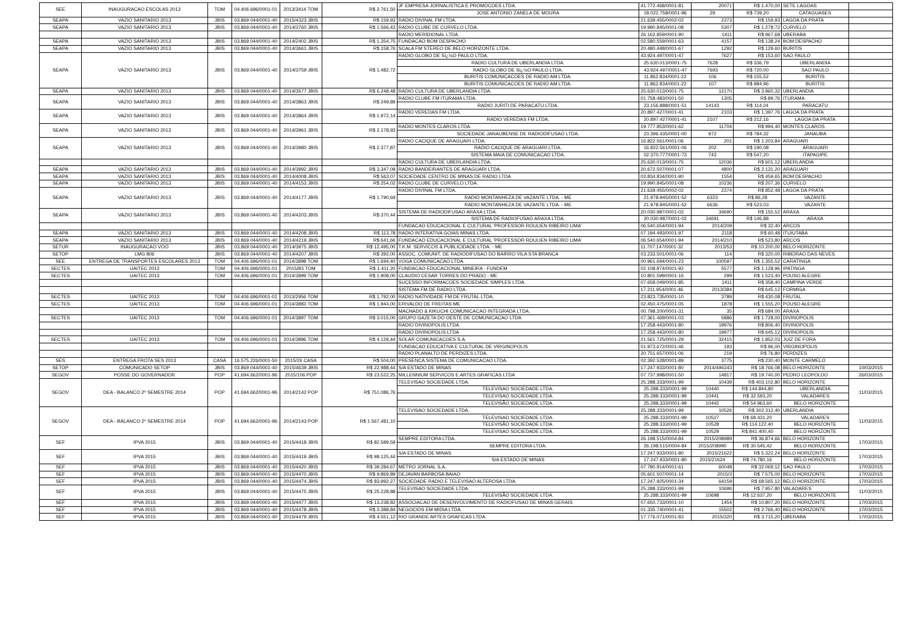| SEE | INAUGURACAO ESCOLAS 2013 | TOM | 04.406.696/0001-01 | 2013/3414 TOM | R$ 2.761,50 | JF EMPRESA JORNALISTICA E PROMOCOES LTDA. | 41.772.468/0001-81 | 20071 | R$ 1.470,00 | SETE LAGOAS | |
| | | | | | | JOSE ANTONIO ZANELA DE MOURA | 18.022.758/0001-96 | 29 | R$ 739,20 | CATAGUASES | |
| SEAPA | VAZIO SANITARIO 2013 | JBIS | 03.869.044/0001-40 | 2015/4323 JBIS | R$ 159,93 | RADIO DIVINAL FM LTDA. | 21.639.455/0002-02 | 2373 | R$ 159,93 | LAGOA DA PRATA | |
| SEAPA | VAZIO SANITARIO 2013 | JBIS | 03.869.044/0001-40 | 2014/3760 JBIS | R$ 1.566,43 | RADIO CLUBE DE CURVELO LTDA. | 19.990.845/0001-08 | 5307 | R$ 1.278,72 | CURVELO | |
| | | | | | | RADIO MERIDIONAL LTDA. | 26.162.859/0001-90 | 1411 | R$ 967,68 | UBERABA | |
| SEAPA | VAZIO SANITARIO 2013 | JBIS | 03.869.044/0001-40 | 2014/2402 JBIS | R$ 1.354,75 | FUNDACAO BOM DESPACHO | 02.580.559/0001-63 | 4157 | R$ 138,24 | BOM DESPACHO | |
| SEAPA | VAZIO SANITARIO 2013 | JBIS | 03.869.044/0001-40 | 2014/3661 JBIS | R$ 158,76 | SCALA FM STEREO DE BELO HORIZONTE LTDA. | 20.480.448/0001-67 | 1292 | R$ 129,60 | BURITIS | |
| SEAPA | VAZIO SANITARIO 2013 | JBIS | 03.869.044/0001-40 | 2014/3759 JBIS | R$ 1.482,72 | RADIO GLOBO DE Si¿½O PAULO LTDA. | 43.924.497/0001-47 | 7627 | R$ 153,60 | SAO PAULO | |
| | | | | | | RADIO CULTURA DE UBERLANDIA LTDA. | 25.630.013/0001-75 | 7628 | R$ 336,79 | UBERLANDIA | |
| | | | | | | RADIO GLOBO DE Si¿½O PAULO LTDA. | 43.924.497/0001-47 | 7693 | R$ 720,00 | SAO PAULO | |
| | | | | | | BURITIS COMUNICACOES DE RADIO AM LTDA. | 11.862.834/0001-22 | 106 | R$ 155,52 | BURITIS | |
| | | | | | | BURITIS COMUNICACOES DE RADIO AM LTDA. | 11.862.834/0001-22 | 107 | R$ 984,96 | BURITIS | |
| SEAPA | VAZIO SANITARIO 2013 | JBIS | 03.869.044/0001-40 | 2014/3577 JBIS | R$ 6.248,48 | RADIO CULTURA DE UBERLANDIA LTDA. | 25.630.013/0001-75 | 12170 | R$ 3.960,32 | UBERLANDIA | |
| SEAPA | VAZIO SANITARIO 2013 | JBIS | 03.869.044/0001-40 | 2014/3863 JBIS | R$ 249,89 | RADIO CLUBE FM ITURAMA LTDA. | 01.758.483/0001-50 | 1305 | R$ 89,76 | ITURAMA | |
| | | | | | | RADIO JURITI DE PARACATU LTDA. | 23.156.888/0001-51 | 14143 | R$ 114,24 | PARACATU | |
| SEAPA | VAZIO SANITARIO 2013 | JBIS | 03.869.044/0001-40 | 2014/3864 JBIS | R$ 1.972,14 | RADIO VEREDAS FM LTDA. | 20.897.427/0001-41 | 2103 | R$ 1.397,76 | LAGOA DA PRATA | |
| | | | | | | RADIO VEREDAS FM LTDA. | 20.897.427/0001-41 | 2107 | R$ 212,16 | LAGOA DA PRATA | |
| SEAPA | VAZIO SANITARIO 2013 | JBIS | 03.869.044/0001-40 | 2014/3961 JBIS | R$ 2.178,93 | RADIO MONTES CLAROS LTDA. | 19.777.853/0001-62 | 11704 | R$ 994,40 | MONTES CLAROS | |
| | | | | | | SOCIEDADE JANAUBENSE DE RADIODIFUSAO LTDA. | 23.396.435/0001-00 | 972 | R$ 784,32 | JANAUBA | |
| SEAPA | VAZIO SANITARIO 2013 | JBIS | 03.869.044/0001-40 | 2014/3980 JBIS | R$ 2.377,87 | RADIO CACIQUE DE ARAGUARI LTDA. | 16.822.561/0001-06 | 201 | R$ 1.203,84 | ARAGUARI | |
| | | | | | | RADIO CACIQUE DE ARAGUARI LTDA. | 16.822.561/0001-06 | 202 | R$ 190,08 | ARAGUARI | |
| | | | | | | SISTEMA MAIA DE COMUNICACAO LTDA. | 02.370.777/0001-73 | 743 | R$ 547,20 | ITAPAGIPE | |
| | | | | | | RADIO CULTURA DE UBERLANDIA LTDA. | 25.630.013/0001-75 | 12036 | R$ 601,12 | UBERLANDIA | |
| SEAPA | VAZIO SANITARIO 2013 | JBIS | 03.869.044/0001-40 | 2014/3992 JBIS | R$ 3.347,09 | RADIO BANDEIRANTES DE ARAGUARI LTDA. | 20.672.507/0001-07 | 4800 | R$ 2.131,20 | ARAGUARI | |
| SEAPA | VAZIO SANITARIO 2013 | JBIS | 03.869.044/0001-40 | 2014/4008 JBIS | R$ 563,07 | SOCIEDADE CENTRO DE MINAS DE RADIO LTDA | 03.834.834/0001-90 | 1554 | R$ 459,65 | BOM DESPACHO | |
| SEAPA | VAZIO SANITARIO 2013 | JBIS | 03.869.044/0001-40 | 2014/4153 JBIS | R$ 254,02 | RADIO CLUBE DE CURVELO LTDA. | 19.990.845/0001-08 | 10236 | R$ 207,36 | CURVELO | |
| SEAPA | VAZIO SANITARIO 2013 | JBIS | 03.869.044/0001-40 | 2014/4177 JBIS | R$ 1.790,69 | RADIO DIVINAL FM LTDA. | 21.639.455/0002-02 | 2374 | R$ 852,48 | LAGOA DA PRATA | |
| | | | | | | RADIO MONTANHEZA DE VAZANTE LTDA. - ME | 21.978.945/0001-52 | 6323 | R$ 86,28 | VAZANTE | |
| | | | | | | RADIO MONTANHEZA DE VAZANTE LTDA. - ME | 21.978.945/0001-52 | 6636 | R$ 523,03 | VAZANTE | |
| SEAPA | VAZIO SANITARIO 2013 | JBIS | 03.869.044/0001-40 | 2014/4203 JBIS | R$ 370,44 | SISTEMA DE RADIODIFUSAO ARAXA LTDA. | 20.030.987/0001-02 | 34690 | R$ 155,52 | ARAXA | |
| | | | | | | SISTEMA DE RADIOFUSAO ARAXA LTDA. | 20.030.987/0001-02 | 34691 | R$ 146,88 | ARAXA | |
| | | | | | | FUNDACAO EDUCACIONAL E CULTURAL 'PROFESSOR ROULIEN RIBEIRO LIMA' | 06.540.654/0001-94 | 2014/209 | R$ 32,40 | ARCOS | |
| SEAPA | VAZIO SANITARIO 2013 | JBIS | 03.869.044/0001-40 | 2014/4208 JBIS | R$ 113,78 | RADIO INTERATIVA GOIAS MINAS LTDA. | 07.194.493/0001-97 | 2118 | R$ 60,48 | ITUIUTABA | |
| SEAPA | VAZIO SANITARIO 2013 | JBIS | 03.869.044/0001-40 | 2014/4219 JBIS | R$ 641,66 | FUNDACAO EDUCACIONAL E CULTURAL 'PROFESSOR ROULIEN RIBEIRO LIMA' | 06.540.654/0001-94 | 2014/210 | R$ 523,80 | ARCOS | |
| SETUR | INAUGURACAO VOO | JBIS | 03.869.044/0001-40 | 2014/3975 JBIS | R$ 12.495,00 | T.K.M. SERVICOS & PUBLICIDADE LTDA. - ME | 11.707.147/0001-32 | 2013/53 | R$ 10.200,00 | BELO HORIZONTE | |
| SETOP | LMG 806 | JBIS | 03.869.044/0001-40 | 2014/4207 JBIS | R$ 392,00 | ASSOC. COMUNIT. DE RADIODIFUSAO DO BAIRRO VILA STA BRANCA | 03.233.501/0001-06 | 114 | R$ 320,00 | RIBEIRAO DAS NEVES | |
| SEE | ENTREGA DE TRANSPORTES ESCOLARES 2013 | TOM | 04.406.696/0001-01 | 2014/3898 TOM | R$ 1.694,40 | VOGA COMUNICACAO LTDA. | 00.961.694/0001-23 | 100597 | R$ 1.355,52 | CARATINGA | |
| SECTES | UAITEC 2013 | TOM | 04.406.696/0001-01 | 2015/83 TOM | R$ 1.411,20 | FUNDACAO EDUCACIONAL MINEIRA - FUNDEM | 02.108.874/0001-92 | 5577 | R$ 1.128,96 | IPATINGA | |
| SECTES | UAITEC 2013 | TOM | 04.406.696/0001-01 | 2014/3899 TOM | R$ 1.908,00 | CLAUDIO CESAR TORRES DO PRADO - ME | 10.801.599/0001-16 | 299 | R$ 1.523,40 | POUSO ALEGRE | |
| | | | | | | SUCESSO INFORMACOES SOCIEDADE SIMPLES LTDA. | 07.658.049/0001-85 | 1411 | R$ 358,40 | CAMPINA VERDE | |
| | | | | | | SISTEMA FM DE RADIO LTDA. | 17.211.954/0001-46 | 2013/384 | R$ 645,12 | FORMIGA | |
| SECTES | UAITEC 2013 | TOM | 04.406.696/0001-01 | 2013/2956 TOM | R$ 1.792,00 | RADIO NATIVIDADE FM DE FRUTAL LTDA. | 23.823.735/0001-10 | 3789 | R$ 430,08 | FRUTAL | |
| SECTES | UAITEC 2013 | TOM | 04.406.696/0001-01 | 2014/3883 TOM | R$ 1.944,00 | ERIVALDO DE FREITAS ME | 02.450.475/0001-05 | 1878 | R$ 1.555,20 | POUSO ALEGRE | |
| | | | | | | MACHADO & KIKUCHI COMUNICACAO INTEGRADA LTDA. | 00.798.200/0001-31 | 35 | R$ 684,00 | ARAXA | |
| SECTES | UAITEC 2013 | TOM | 04.406.696/0001-01 | 2014/3897 TOM | R$ 3.015,00 | GRUPO GAZETA DO OESTE DE COMUNICACAO LTDA | 07.361.469/0001-03 | 5886 | R$ 1.728,00 | DIVINOPOLIS | |
| | | | | | | RADIO DIVINOPOLIS LTDA. | 17.258.443/0001-80 | 19976 | R$ 806,40 | DIVINOPOLIS | |
| | | | | | | RADIO DIVINOPOLIS LTDA | 17.258.443/0001-80 | 19977 | R$ 645,12 | DIVINOPOLIS | |
| SECTES | UAITEC 2013 | TOM | 04.406.696/0001-01 | 2014/3896 TOM | R$ 4.129,44 | SOLAR COMUNICACOES S.A. | 21.561.725/0001-29 | 32415 | R$ 1.852,03 | JUIZ DE FORA | |
| | | | | | | FUNDACAO EDUCATIVA E CULTURAL DE VIRGINOPOLIS | 01.973.672/0001-46 | 193 | R$ 96,00 | VIRGINOPOLIS | |
| | | | | | | RADIO PLANALTO DE PERDIZES LTDA. | 20.751.657/0001-06 | 219 | R$ 76,80 | PERDIZES | |
| SES | ENTREGA FROTA SES 2013 | CASA | 16.575.226/0001-50 | 2015/26 CASA | R$ 504,00 | PRESENCA SISTEMA DE COMUNICACAO LTDA. | 02.392.528/0001-89 | 3775 | R$ 230,40 | MONTE CARMELO | |
| SETOP | COMUNICADO SETOP | JBIS | 03.869.044/0001-40 | 2015/4639 JBIS | R$ 22.988,44 | S/A ESTADO DE MINAS | 17.247.933/0001-80 | 2014/494343 | R$ 18.766,08 | BELO HORIZONTE | 10/03/2015 |
| SEGOV | POSSE DO GOVERNADOR | POP | 41.694.662/0001-96 | 2015/106 POP | R$ 23.522,25 | MILLENNIUM SERVICOS E ARTES GRAFICAS LTDA | 07.737.998/0001-50 | 14817 | R$ 19.740,00 | PEDRO LEOPOLDO | 26/03/2015 |
| SEGOV | DEA - BALANCO 2º SEMESTRE 2014 | POP | 41.694.662/0001-96 | 2014/2142 POP | R$ 751.086,76 | TELEVISAO SOCIEDADE LTDA. | 25.288.333/0001-99 | 10439 | R$ 403.102,80 | BELO HORIZONTE | 11/03/2015 |
| | | | | | | TELEVISAO SOCIEDADE LTDA. | 25.288.333/0001-99 | 10440 | R$ 144.844,80 | UBERLANDIA | |
| | | | | | | TELEVISAO SOCIEDADE LTDA. | 25.288.333/0001-99 | 10441 | R$ 32.593,20 | VALADARES | |
| | | | | | | TELEVISÃO SOCIEDADE LTDA. | 25.288.333/0001-99 | 10442 | R$ 54.963,60 | BELO HORIZONTE | |
| SEGOV | DEA - BALANCO 2º SEMESTRE 2014 | POP | 41.694.662/0001-96 | 2014/2143 POP | R$ 1.567.481,10 | TELEVISAO SOCIEDADE LTDA. | 25.288.333/0001-99 | 10526 | R$ 302.312,40 | UBERLANDIA | 11/03/2015 |
| | | | | | | TELEVISAO SOCIEDADE LTDA. | 25.288.333/0001-99 | 10527 | R$ 68.431,20 | VALADARES | |
| | | | | | | TELEVISÃO SOCIEDADE LTDA. | 25.288.333/0001-99 | 10528 | R$ 114.122,40 | BELO HORIZONTE | |
| | | | | | | TELEVISAO SOCIEDADE LTDA. | 25.288.333/0001-99 | 10529 | R$ 841.400,40 | BELO HORIZONTE | |
| SEF | IPVA 2015 | JBIS | 03.869.044/0001-40 | 2015/4418 JBIS | R$ 82.589,59 | SEMPRE EDITORA LTDA. | 26.198.515/0004-84 | 2015/208989 | R$ 36.874,66 | BELO HORIZONTE | 17/03/2015 |
| | | | | | | SEMPRE EDITORA LTDA. | 26.198.515/0004-84 | 2015/208990 | R$ 30.545,42 | BELO HORIZONTE | |
| SEF | IPVA 2015 | JBIS | 03.869.044/0001-40 | 2015/4419 JBIS | R$ 98.125,44 | S/A ESTADO DE MINAS | 17.247.933/0001-80 | 2015/21622 | R$ 5.322,24 | BELO HORIZONTE | 17/03/2015 |
| | | | | | | S/A ESTADO DE MINAS | 17.247.933/0001-80 | 2015/21624 | R$ 74.780,16 | BELO HORIZONTE | |
| SEF | IPVA 2015 | JBIS | 03.869.044/0001-40 | 2015/4420 JBIS | R$ 39.284,67 | METRO JORNAL S.A. | 07.780.914/0001-61 | 60048 | R$ 32.069,12 | SAO PAULO | 17/03/2015 |
| SEF | IPVA 2015 | JBIS | 03.869.044/0001-40 | 2015/4470 JBIS | R$ 9.869,89 | DEJAVAN BARBOSA BAIAO | 05.601.507/0001-14 | 2015/3 | R$ 7.575,00 | BELO HORIZONTE | 17/03/2015 |
| SEF | IPVA 2015 | JBIS | 03.869.044/0001-40 | 2015/4474 JBIS | R$ 83.992,27 | SOCIEDADE RADIO E TELEVISAO ALTEROSA LTDA. | 17.247.925/0001-34 | 64159 | R$ 68.565,12 | BELO HORIZONTE | 17/03/2015 |
| SEF | IPVA 2015 | JBIS | 03.869.044/0001-40 | 2015/4475 JBIS | R$ 25.228,88 | TELEVISAO SOCIEDADE LTDA. | 25.288.333/0001-99 | 10696 | R$ 7.957,80 | VALADARES | 11/03/2015 |
| | | | | | | TELEVISÃO SOCIEDADE LTDA. | 25.288.333/0001-99 | 10698 | R$ 12.637,20 | BELO HORIZONTE | |
| SEF | IPVA 2015 | JBIS | 03.869.044/0001-40 | 2015/4477 JBIS | R$ 13.238,82 | ASSOCIACAO DE DESENVOLVIMENTO DE RADIOFUSAO DE MINAS GERAIS | 07.650.733/0001-10 | 1454 | R$ 10.807,20 | BELO HORIZONTE | 17/03/2015 |
| SEF | IPVA 2015 | JBIS | 03.869.044/0001-40 | 2015/4478 JBIS | R$ 3.388,84 | NEGOCIOS EM MIDIA LTDA | 01.335.740/0001-41 | 15502 | R$ 2.766,40 | BELO HORIZONTE | 17/03/2015 |
| SEF | IPVA 2015 | JBIS | 03.869.044/0001-40 | 2015/4479 JBIS | R$ 4.551,12 | RIO GRANDE ARTES GRAFICAS LTDA. | 17.776.071/0001-83 | 2015/320 | R$ 3.715,20 | UBERABA | 17/03/2015 |